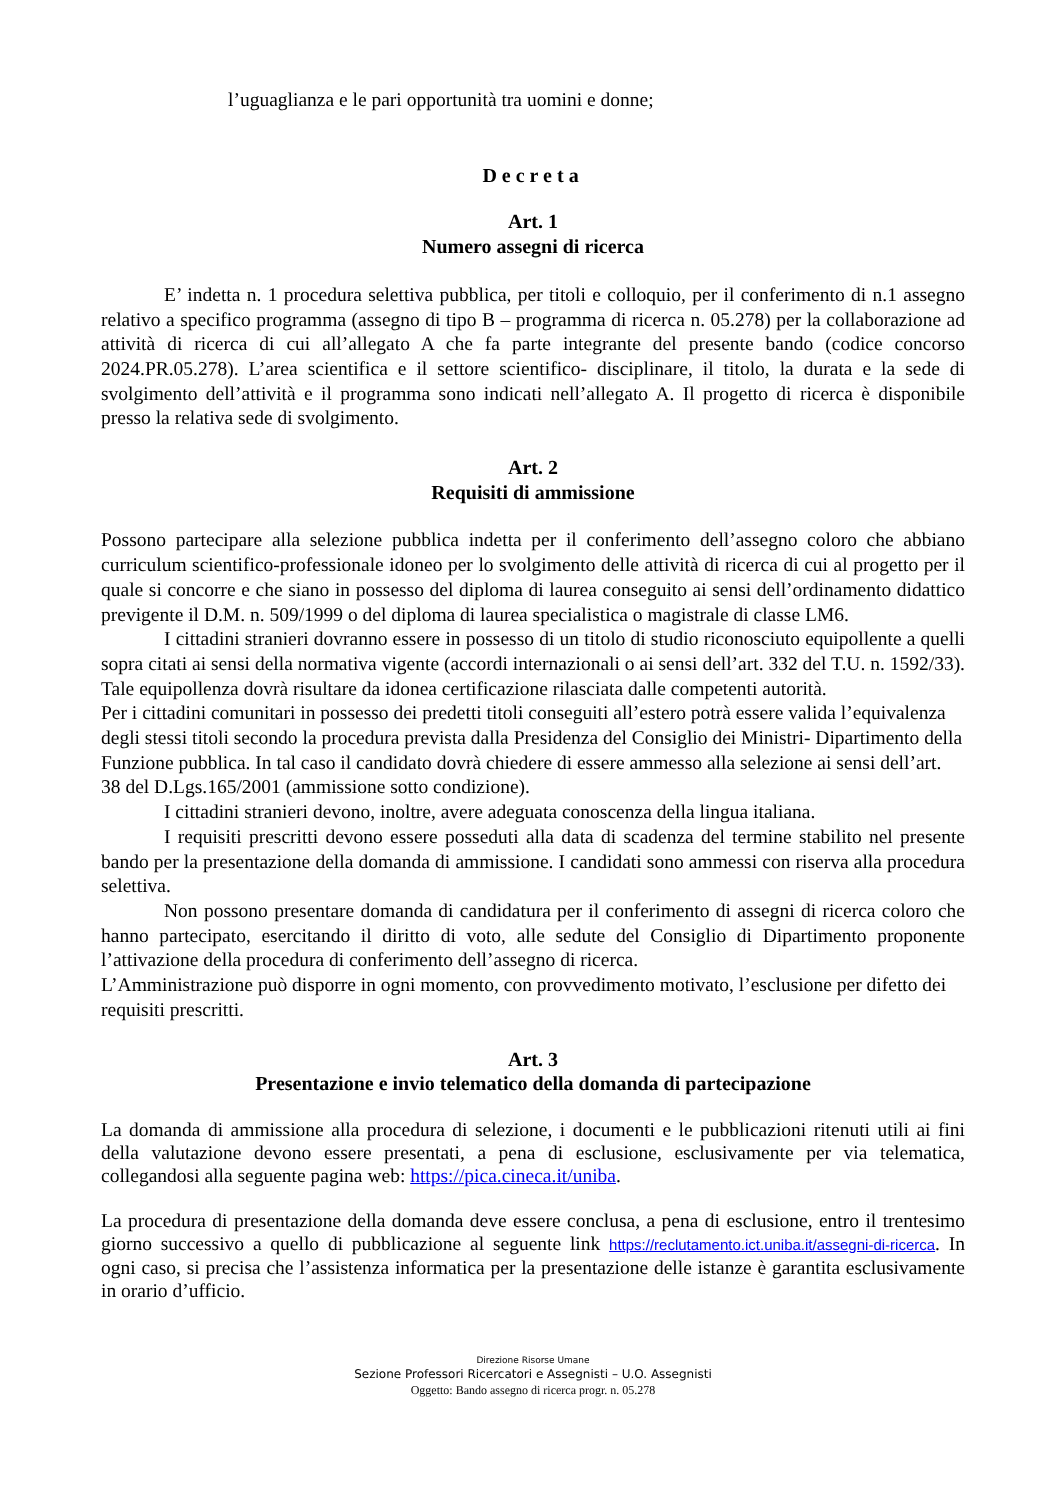l’uguaglianza e le pari opportunità tra uomini e donne;
Decreta
Art. 1
Numero assegni di ricerca
E’ indetta n. 1 procedura selettiva pubblica, per titoli e colloquio, per il conferimento di n.1 assegno relativo a specifico programma (assegno di tipo B – programma di ricerca n. 05.278) per la collaborazione ad attività di ricerca di cui all’allegato A che fa parte integrante del presente bando (codice concorso 2024.PR.05.278). L’area scientifica e il settore scientifico- disciplinare, il titolo, la durata e la sede di svolgimento dell’attività e il programma sono indicati nell’allegato A. Il progetto di ricerca è disponibile presso la relativa sede di svolgimento.
Art. 2
Requisiti di ammissione
Possono partecipare alla selezione pubblica indetta per il conferimento dell’assegno coloro che abbiano curriculum scientifico-professionale idoneo per lo svolgimento delle attività di ricerca di cui al progetto per il quale si concorre e che siano in possesso del diploma di laurea conseguito ai sensi dell’ordinamento didattico previgente il D.M. n. 509/1999 o del diploma di laurea specialistica o magistrale di classe LM6.
I cittadini stranieri dovranno essere in possesso di un titolo di studio riconosciuto equipollente a quelli sopra citati ai sensi della normativa vigente (accordi internazionali o ai sensi dell’art. 332 del T.U. n. 1592/33). Tale equipollenza dovrà risultare da idonea certificazione rilasciata dalle competenti autorità.
Per i cittadini comunitari in possesso dei predetti titoli conseguiti all’estero potrà essere valida l’equivalenza degli stessi titoli secondo la procedura prevista dalla Presidenza del Consiglio dei Ministri- Dipartimento della Funzione pubblica. In tal caso il candidato dovrà chiedere di essere ammesso alla selezione ai sensi dell’art. 38 del D.Lgs.165/2001 (ammissione sotto condizione).
I cittadini stranieri devono, inoltre, avere adeguata conoscenza della lingua italiana.
I requisiti prescritti devono essere posseduti alla data di scadenza del termine stabilito nel presente bando per la presentazione della domanda di ammissione. I candidati sono ammessi con riserva alla procedura selettiva.
Non possono presentare domanda di candidatura per il conferimento di assegni di ricerca coloro che hanno partecipato, esercitando il diritto di voto, alle sedute del Consiglio di Dipartimento proponente l’attivazione della procedura di conferimento dell’assegno di ricerca.
L’Amministrazione può disporre in ogni momento, con provvedimento motivato, l’esclusione per difetto dei requisiti prescritti.
Art. 3
Presentazione e invio telematico della domanda di partecipazione
La domanda di ammissione alla procedura di selezione, i documenti e le pubblicazioni ritenuti utili ai fini della valutazione devono essere presentati, a pena di esclusione, esclusivamente per via telematica, collegandosi alla seguente pagina web: https://pica.cineca.it/uniba.
La procedura di presentazione della domanda deve essere conclusa, a pena di esclusione, entro il trentesimo giorno successivo a quello di pubblicazione al seguente link https://reclutamento.ict.uniba.it/assegni-di-ricerca. In ogni caso, si precisa che l’assistenza informatica per la presentazione delle istanze è garantita esclusivamente in orario d’ufficio.
Direzione Risorse Umane
Sezione Professori Ricercatori e Assegnisti – U.O. Assegnisti
Oggetto: Bando assegno di ricerca progr. n. 05.278